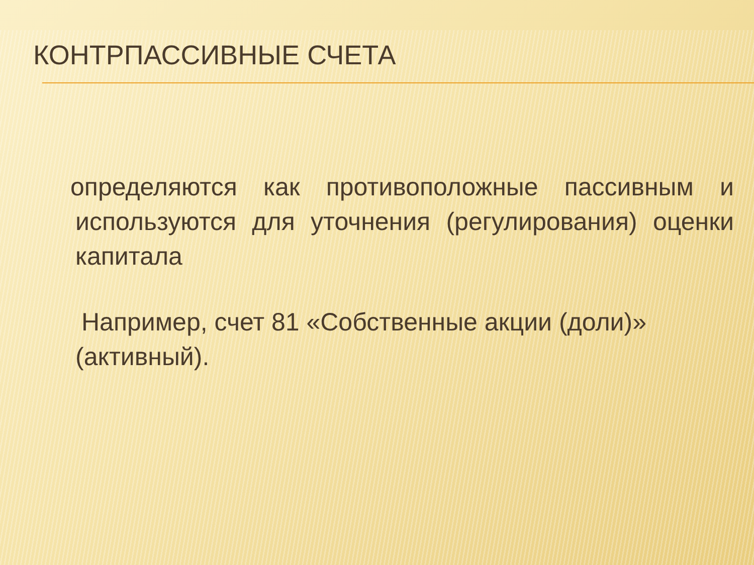КОНТРПАССИВНЫЕ СЧЕТА
определяются как противоположные пассивным и используются для уточнения (регулирования) оценки капитала
Например, счет 81 «Собственные акции (доли)» (активный).